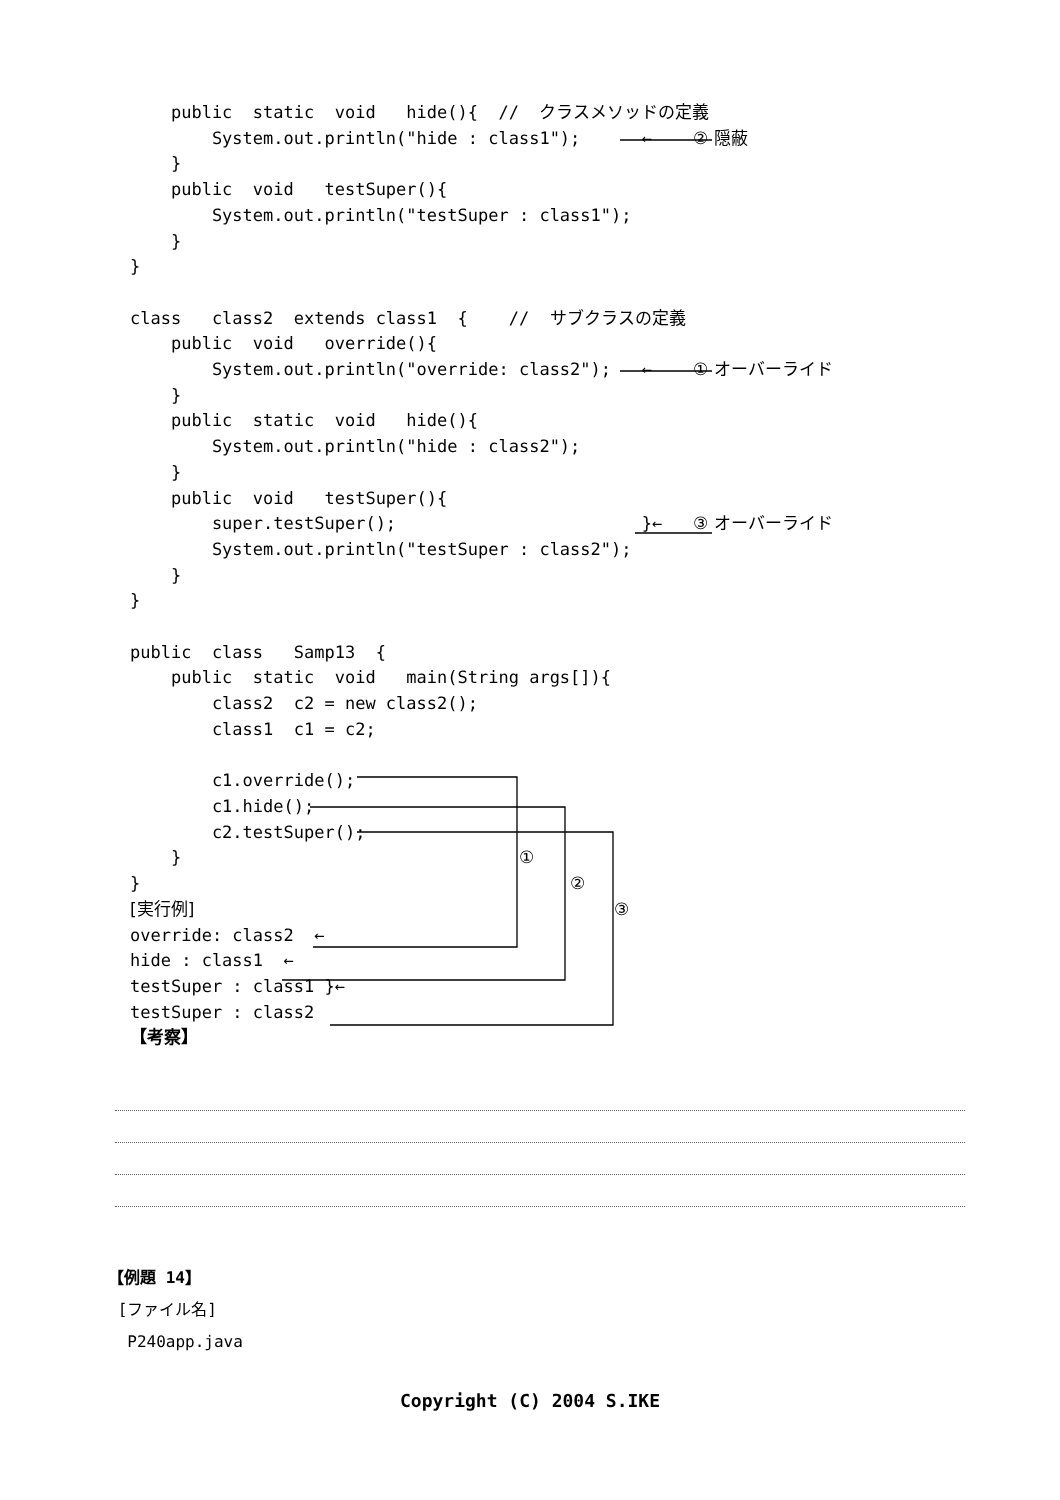public static void hide(){ // クラスメソッドの定義 System.out.println("hide : class1"); ← ② 隠蔽 } public void testSuper(){ System.out.println("testSuper : class1"); } } class class2 extends class1 { // サブクラスの定義 public void override(){ System.out.println("override: class2"); ← ① オーバーライド } public static void hide(){ System.out.println("hide : class2"); } public void testSuper(){ super.testSuper(); }← ③ オーバーライド System.out.println("testSuper : class2"); } } public class Samp13 { public static void main(String args[]){ class2 c2 = new class2(); class1 c1 = c2; c1.override(); c1.hide(); c2.testSuper(); } ① } ② [実行例] ③ override: class2 ← hide : class1 ← testSuper : class1 }← testSuper : class2 【考察】
【例題 14】
[ファイル名]
P240app.java
Copyright (C) 2004 S.IKE